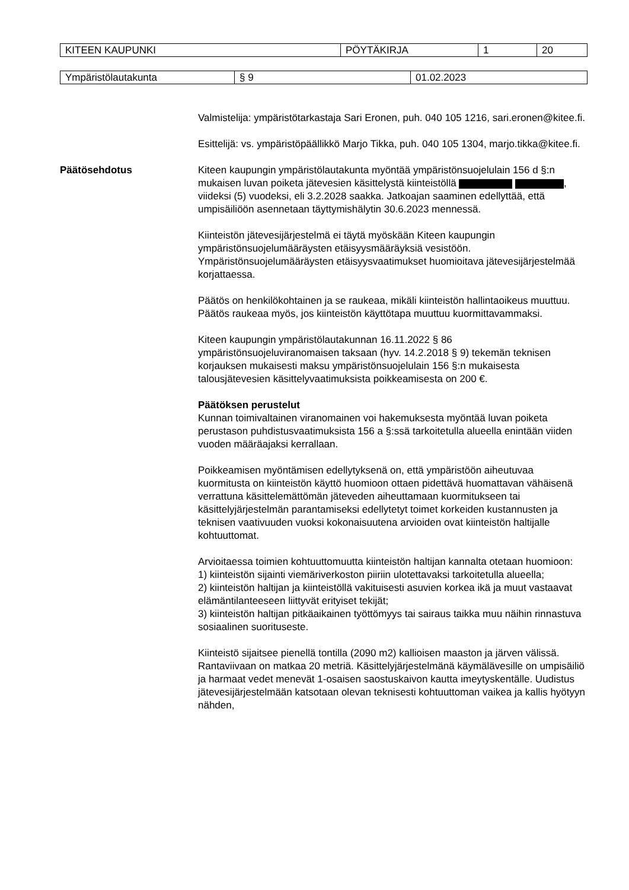| KITEEN KAUPUNKI | PÖYTÄKIRJA | 1 | 20 |
| Ympäristölautakunta | § 9 | 01.02.2023 |
Valmistelija: ympäristötarkastaja Sari Eronen, puh. 040 105 1216, sari.eronen@kitee.fi.
Esittelijä: vs. ympäristöpäällikkö Marjo Tikka, puh. 040 105 1304, marjo.tikka@kitee.fi.
Päätösehdotus Kiteen kaupungin ympäristölautakunta myöntää ympäristönsuojelulain 156 d §:n mukaisen luvan poiketa jätevesien käsittelystä kiinteistöllä , viideksi (5) vuodeksi, eli 3.2.2028 saakka. Jatkoajan saaminen edellyttää, että umpisäiliöön asennetaan täyttymishälytin 30.6.2023 mennessä.
Kiinteistön jätevesijärjestelmä ei täytä myöskään Kiteen kaupungin ympäristönsuojelumääräysten etäisyysmääräyksiä vesistöön. Ympäristönsuojelumääräysten etäisyysvaatimukset huomioitava jätevesijärjestelmää korjattaessa.
Päätös on henkilökohtainen ja se raukeaa, mikäli kiinteistön hallintaoikeus muuttuu. Päätös raukeaa myös, jos kiinteistön käyttötapa muuttuu kuormittavammaksi.
Kiteen kaupungin ympäristölautakunnan 16.11.2022 § 86 ympäristönsuojeluviranomaisen taksaan (hyv. 14.2.2018 § 9) tekemän teknisen korjauksen mukaisesti maksu ympäristönsuojelulain 156 §:n mukaisesta talousjätevesien käsittelyvaatimuksista poikkeamisesta on 200 €.
Päätöksen perustelut
Kunnan toimivaltainen viranomainen voi hakemuksesta myöntää luvan poiketa perustason puhdistusvaatimuksista 156 a §:ssä tarkoitetulla alueella enintään viiden vuoden määräajaksi kerrallaan.
Poikkeamisen myöntämisen edellytyksenä on, että ympäristöön aiheutuvaa kuormitusta on kiinteistön käyttö huomioon ottaen pidettävä huomattavan vähäisenä verrattuna käsittelemättömän jäteveden aiheuttamaan kuormitukseen tai käsittelyjärjestelmän parantamiseksi edellytetyt toimet korkeiden kustannusten ja teknisen vaativuuden vuoksi kokonaisuutena arvioiden ovat kiinteistön haltijalle kohtuuttomat.
Arvioitaessa toimien kohtuuttomuutta kiinteistön haltijan kannalta otetaan huomioon:
1) kiinteistön sijainti viemäriverkoston piiriin ulotettavaksi tarkoitetulla alueella;
2) kiinteistön haltijan ja kiinteistöllä vakituisesti asuvien korkea ikä ja muut vastaavat elämäntilanteeseen liittyvät erityiset tekijät;
3) kiinteistön haltijan pitkäaikainen työttömyys tai sairaus taikka muu näihin rinnastuva sosiaalinen suorituseste.
Kiinteistö sijaitsee pienellä tontilla (2090 m2) kallioisen maaston ja järven välissä. Rantaviivaan on matkaa 20 metriä. Käsittelyjärjestelmänä käymälävesille on umpisäiliö ja harmaat vedet menevät 1-osaisen saostuskaivon kautta imeytyskentälle. Uudistus jätevesijärjestelmään katsotaan olevan teknisesti kohtuuttoman vaikea ja kallis hyötyyn nähden,